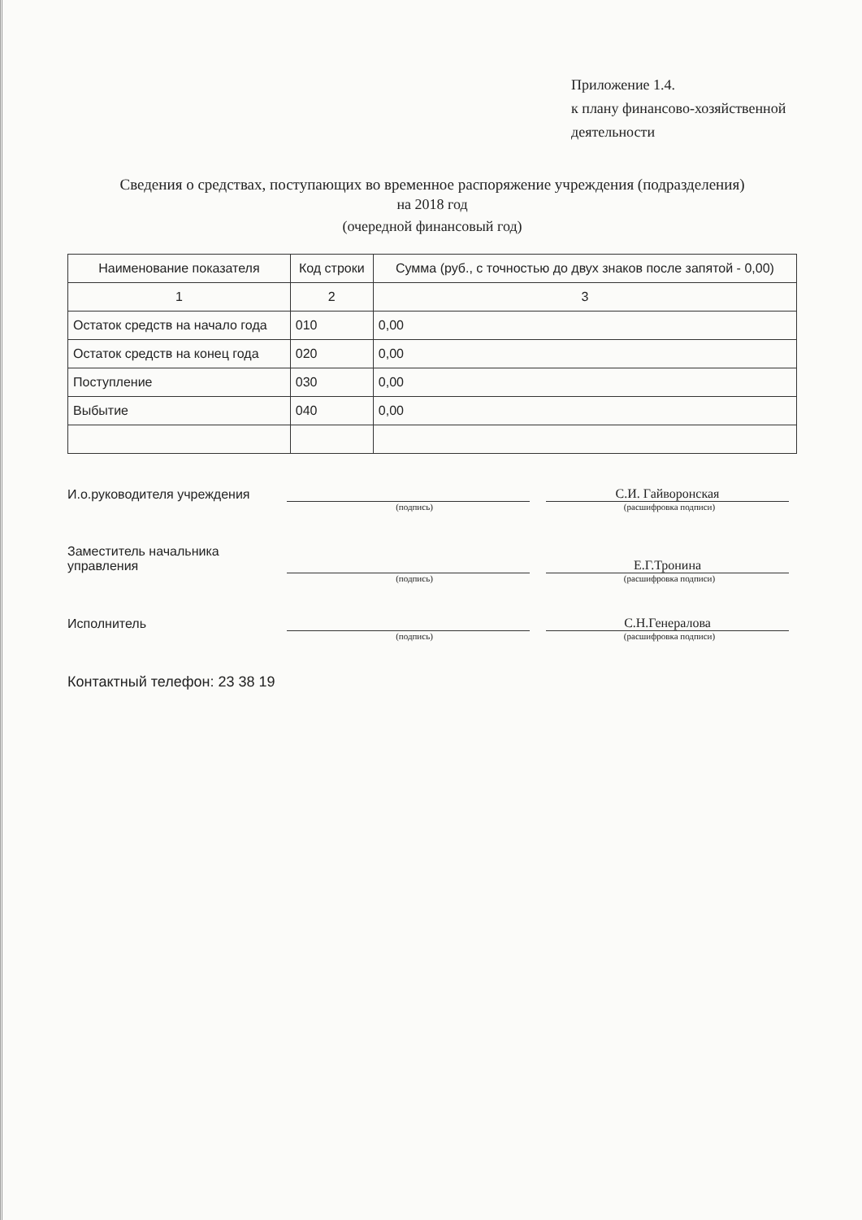Приложение 1.4.
к плану финансово-хозяйственной
деятельности
Сведения о средствах, поступающих во временное распоряжение учреждения (подразделения)
на 2018 год
(очередной финансовый год)
| Наименование показателя | Код строки | Сумма (руб., с точностью до двух знаков после запятой - 0,00) |
| --- | --- | --- |
| 1 | 2 | 3 |
| Остаток средств на начало года | 010 | 0,00 |
| Остаток средств на конец года | 020 | 0,00 |
| Поступление | 030 | 0,00 |
| Выбытие | 040 | 0,00 |
И.о.руководителя учреждения
С.И. Гайворонская
(подпись) (расшифровка подписи)
Заместитель начальника управления
Е.Г.Тронина
(подпись) (расшифровка подписи)
Исполнитель
С.Н.Генералова
(подпись) (расшифровка подписи)
Контактный телефон: 23 38 19